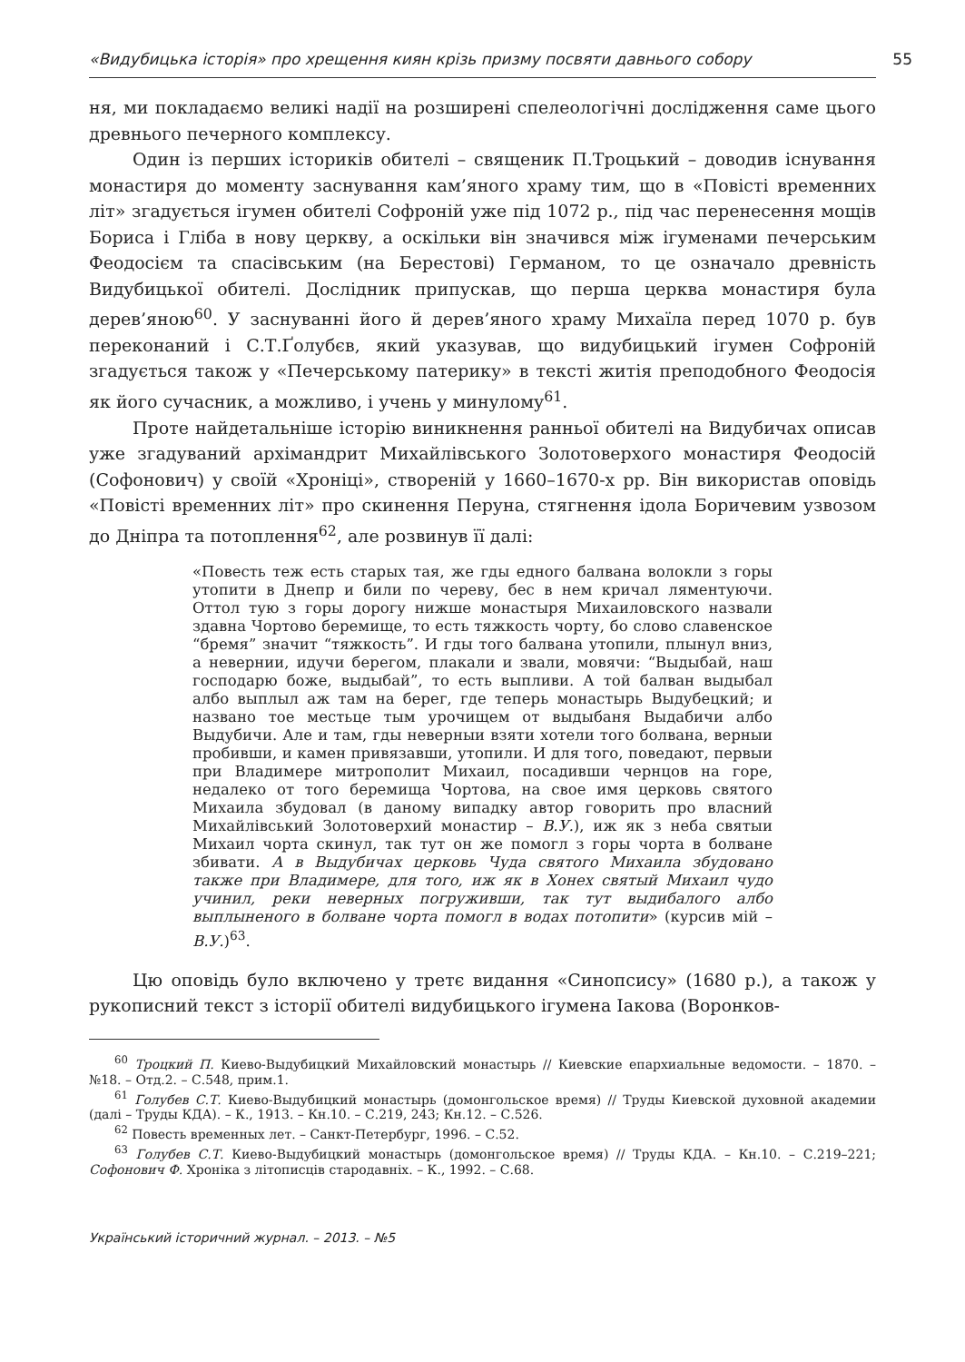«Видубицька історія» про хрещення киян крізь призму посвяти давнього собору 55
ня, ми покладаємо великі надії на розширені спелеологічні дослідження саме цього древнього печерного комплексу.
Один із перших істориків обителі – священик П.Троцький – доводив існування монастиря до моменту заснування кам’яного храму тим, що в «Повісті временних літ» згадується ігумен обителі Софроній уже під 1072 р., під час перенесення мощів Бориса і Гліба в нову церкву, а оскільки він значився між ігуменами печерським Феодосієм та спасівським (на Берестові) Германом, то це означало древність Видубицької обителі. Дослідник припускав, що перша церква монастиря була дерев’яною<sup>60</sup>. У заснуванні його й дерев’яного храму Михаїла перед 1070 р. був переконаний і С.Т.Ґолубєв, який указував, що видубицький ігумен Софроній згадується також у «Печерському патерику» в тексті житія преподобного Феодосія як його сучасник, а можливо, і учень у минулому<sup>61</sup>.
Проте найдетальніше історію виникнення ранньої обителі на Видубичах описав уже згадуваний архімандрит Михайлівського Золотоверхого монастиря Феодосій (Софонович) у своїй «Хроніці», створеній у 1660–1670-х рр. Він використав оповідь «Повісті временних літ» про скинення Перуна, стягнення ідола Боричевим узвозом до Дніпра та потоплення<sup>62</sup>, але розвинув її далі:
«Повесть теж есть старых тая, же гды едного балвана волокли з горы утопити в Днепр и били по череву, бес в нем кричал ляментуючи. Оттол тую з горы дорогу нижше монастыря Михаиловского назвали здавна Чортово беремище, то есть тяжкость чорту, бо слово славенское “бремя” значит “тяжкость”. И гды того балвана утопили, плынул вниз, а невернии, идучи берегом, плакали и звали, мовячи: “Выдыбай, наш господарю боже, выдыбай”, то есть выпливи. А той балван выдыбал албо выплыл аж там на берег, где теперь монастырь Выдубецкий; и названо тое местьце тым урочищем от выдыбаня Выдабичи албо Выдубичи. Але и там, гды неверныи взяти хотели того болвана, верныи пробивши, и камен привязавши, утопили. И для того, поведают, первыи при Владимере митрополит Михаил, посадивши чернцов на горе, недалеко от того беремища Чортова, на свое имя церковь святого Михаила збудовал (в даному випадку автор говорить про власний Михайлівський Золотоверхий монастир – В.У.), иж як з неба святыи Михаил чорта скинул, так тут он же помогл з горы чорта в болване збивати. А в Выдубичах церковь Чуда святого Михаила збудовано также при Владимере, для того, иж як в Хонех святый Михаил чудо учинил, реки неверных погруживши, так тут выдибалого албо выплыненого в болване чорта помогл в водах потопити» (курсив мій – В.У.)<sup>63</sup>.
Цю оповідь було включено у третє видання «Синопсису» (1680 р.), а також у рукописний текст з історії обителі видубицького ігумена Іакова (Воронков-
<sup>60</sup> Троцкий П. Киево-Выдубицкий Михайловский монастырь // Киевские епархиальные ведомости. – 1870. – №18. – Отд.2. – С.548, прим.1.
<sup>61</sup> Голубев С.Т. Киево-Выдубицкий монастырь (домонгольское время) // Труды Киевской духовной академии (далі – Труды КДА). – К., 1913. – Кн.10. – С.219, 243; Кн.12. – С.526.
<sup>62</sup> Повесть временных лет. – Санкт-Петербург, 1996. – С.52.
<sup>63</sup> Голубев С.Т. Киево-Выдубицкий монастырь (домонгольское время) // Труды КДА. – Кн.10. – С.219–221; Софонович Ф. Хроніка з літописців стародавніх. – К., 1992. – С.68.
Український історичний журнал. – 2013. – №5